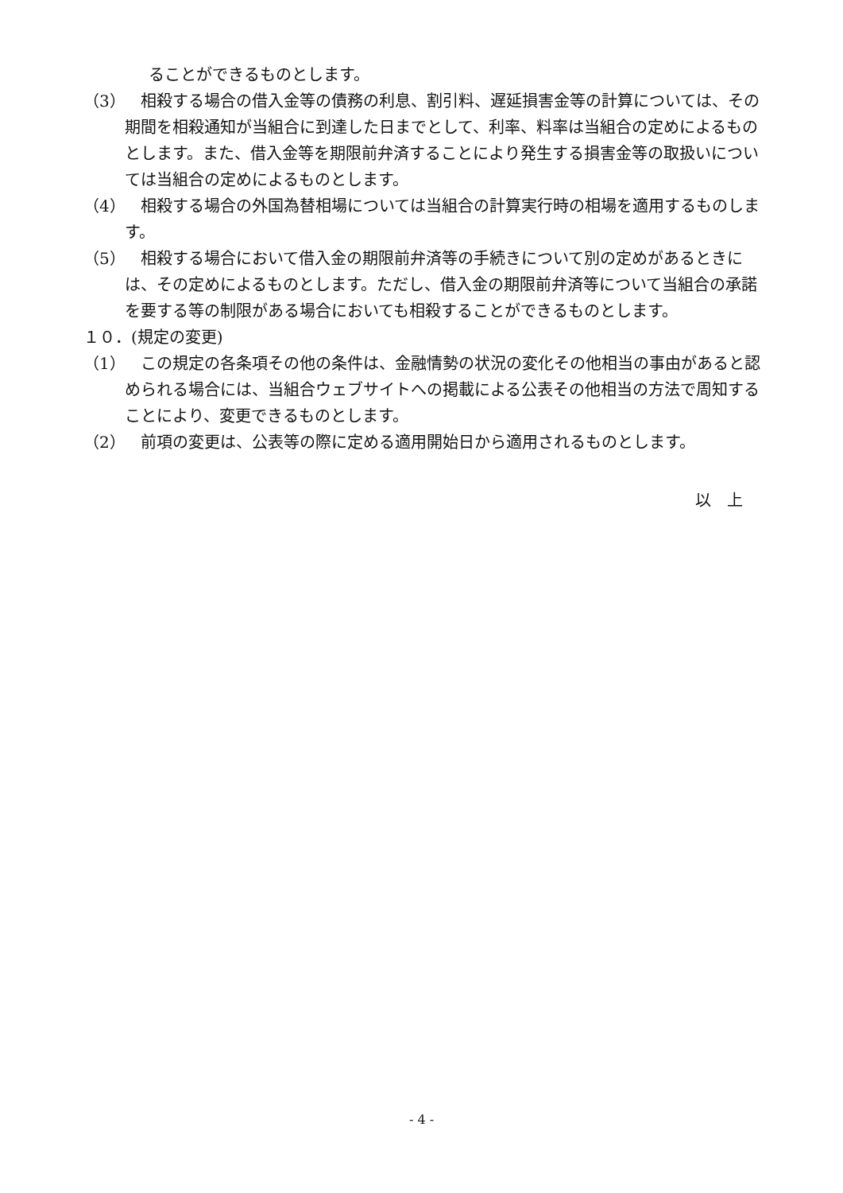ることができるものとします。
（3）　相殺する場合の借入金等の債務の利息、割引料、遅延損害金等の計算については、その期間を相殺通知が当組合に到達した日までとして、利率、料率は当組合の定めによるものとします。また、借入金等を期限前弁済することにより発生する損害金等の取扱いについては当組合の定めによるものとします。
（4）　相殺する場合の外国為替相場については当組合の計算実行時の相場を適用するものします。
（5）　相殺する場合において借入金の期限前弁済等の手続きについて別の定めがあるときには、その定めによるものとします。ただし、借入金の期限前弁済等について当組合の承諾を要する等の制限がある場合においても相殺することができるものとします。
１０．(規定の変更)
（1）　この規定の各条項その他の条件は、金融情勢の状況の変化その他相当の事由があると認められる場合には、当組合ウェブサイトへの掲載による公表その他相当の方法で周知することにより、変更できるものとします。
（2）　前項の変更は、公表等の際に定める適用開始日から適用されるものとします。
以　上
- 4 -